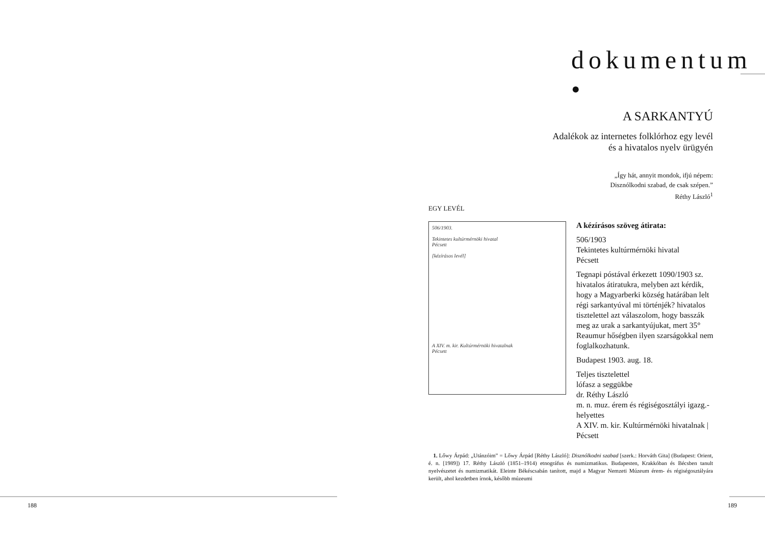dokumentum •
A SARKANTYÚ
Adalékok az internetes folklórhoz egy levél
és a hivatalos nyelv ürügyén
„Így hát, annyit mondok, ifjú népem:
Disznólkodni szabad, de csak szépen.”
Réthy László<sup>1</sup>
EGY LEVÉL
506/1903.
Tekintetes kultúrmérnöki hivatal
Pécsett
[kézírásos levél]
A XIV. m. kir. Kultúrmérnöki hivatalnak
Pécsett
A kézírásos szöveg átirata:
506/1903
Tekintetes kultúrmérnöki hivatal
Pécsett
Tegnapi póstával érkezett 1090/1903 sz. hivatalos átiratukra, melyben azt kérdik, hogy a Magyarberki község határában lelt régi sarkantyúval mi történjék? hivatalos tisztelettel azt válaszolom, hogy basszák meg az urak a sarkantyújukat, mert 35° Reaumur hőségben ilyen szarságokkal nem foglalkozhatunk.
Budapest 1903. aug. 18.
Teljes tisztelettel
lófasz a seggükbe
dr. Réthy László
m. n. muz. érem és régiségosztályi igazg.-helyettes
A XIV. m. kir. Kultúrmérnöki hivatalnak | Pécsett
1. Lőwy Árpád: „Utánzóim” = Lőwy Árpád [Réthy László]: Disznólkodni szabad [szerk.: Horváth Gita] (Budapest: Orient, é. n. [1989]) 17. Réthy László (1851–1914) etnográfus és numizmatikus. Budapesten, Krakkóban és Bécsben tanult nyelvészetet és numizmatikát. Eleinte Békéscsabán tanított, majd a Magyar Nemzeti Múzeum érem- és régiségosztályára került, ahol kezdetben írnok, később múzeumi
188 189